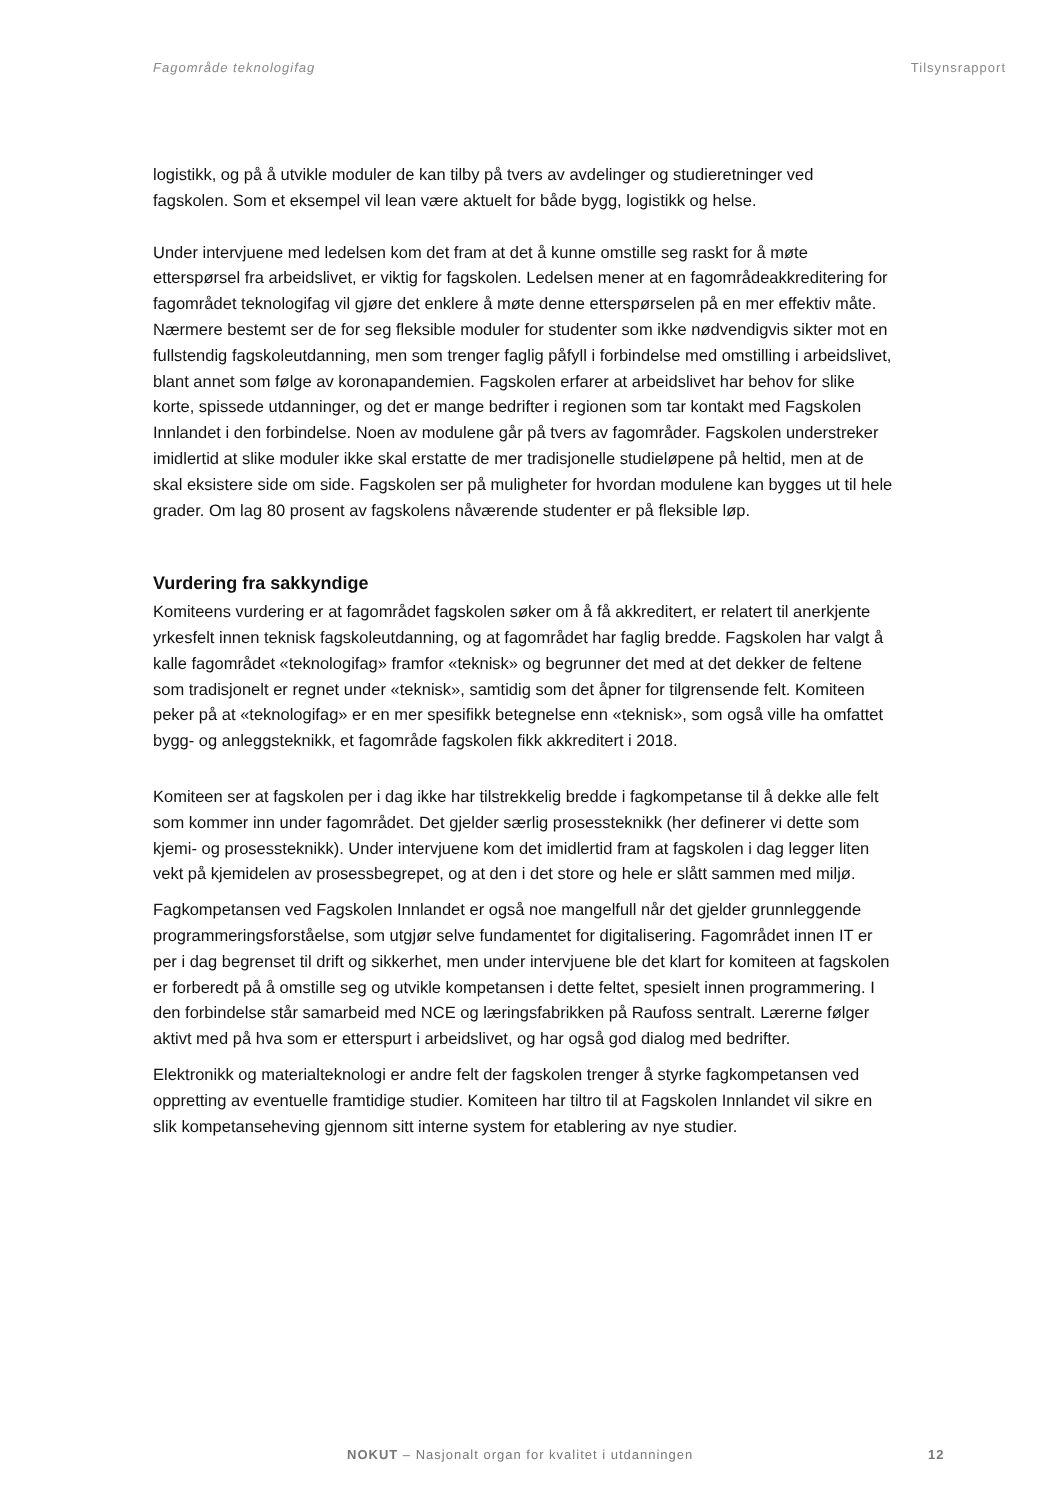Fagområde teknologifag Tilsynsrapport
logistikk, og på å utvikle moduler de kan tilby på tvers av avdelinger og studieretninger ved fagskolen. Som et eksempel vil lean være aktuelt for både bygg, logistikk og helse.
Under intervjuene med ledelsen kom det fram at det å kunne omstille seg raskt for å møte etterspørsel fra arbeidslivet, er viktig for fagskolen. Ledelsen mener at en fagområdeakkreditering for fagområdet teknologifag vil gjøre det enklere å møte denne etterspørselen på en mer effektiv måte. Nærmere bestemt ser de for seg fleksible moduler for studenter som ikke nødvendigvis sikter mot en fullstendig fagskoleutdanning, men som trenger faglig påfyll i forbindelse med omstilling i arbeidslivet, blant annet som følge av koronapandemien. Fagskolen erfarer at arbeidslivet har behov for slike korte, spissede utdanninger, og det er mange bedrifter i regionen som tar kontakt med Fagskolen Innlandet i den forbindelse. Noen av modulene går på tvers av fagområder. Fagskolen understreker imidlertid at slike moduler ikke skal erstatte de mer tradisjonelle studieløpene på heltid, men at de skal eksistere side om side. Fagskolen ser på muligheter for hvordan modulene kan bygges ut til hele grader. Om lag 80 prosent av fagskolens nåværende studenter er på fleksible løp.
Vurdering fra sakkyndige
Komiteens vurdering er at fagområdet fagskolen søker om å få akkreditert, er relatert til anerkjente yrkesfelt innen teknisk fagskoleutdanning, og at fagområdet har faglig bredde. Fagskolen har valgt å kalle fagområdet «teknologifag» framfor «teknisk» og begrunner det med at det dekker de feltene som tradisjonelt er regnet under «teknisk», samtidig som det åpner for tilgrensende felt. Komiteen peker på at «teknologifag» er en mer spesifikk betegnelse enn «teknisk», som også ville ha omfattet bygg- og anleggsteknikk, et fagområde fagskolen fikk akkreditert i 2018.
Komiteen ser at fagskolen per i dag ikke har tilstrekkelig bredde i fagkompetanse til å dekke alle felt som kommer inn under fagområdet. Det gjelder særlig prosessteknikk (her definerer vi dette som kjemi- og prosessteknikk). Under intervjuene kom det imidlertid fram at fagskolen i dag legger liten vekt på kjemidelen av prosessbegrepet, og at den i det store og hele er slått sammen med miljø.
Fagkompetansen ved Fagskolen Innlandet er også noe mangelfull når det gjelder grunnleggende programmeringsforståelse, som utgjør selve fundamentet for digitalisering. Fagområdet innen IT er per i dag begrenset til drift og sikkerhet, men under intervjuene ble det klart for komiteen at fagskolen er forberedt på å omstille seg og utvikle kompetansen i dette feltet, spesielt innen programmering. I den forbindelse står samarbeid med NCE og læringsfabrikken på Raufoss sentralt. Lærerne følger aktivt med på hva som er etterspurt i arbeidslivet, og har også god dialog med bedrifter.
Elektronikk og materialteknologi er andre felt der fagskolen trenger å styrke fagkompetansen ved oppretting av eventuelle framtidige studier. Komiteen har tiltro til at Fagskolen Innlandet vil sikre en slik kompetanseheving gjennom sitt interne system for etablering av nye studier.
NOKUT – Nasjonalt organ for kvalitet i utdanningen 12